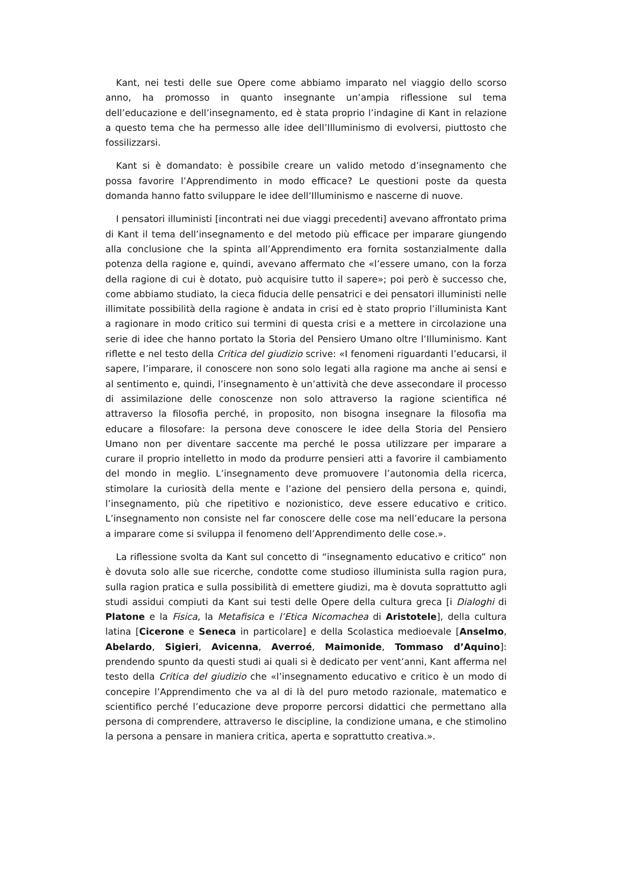Kant, nei testi delle sue Opere come abbiamo imparato nel viaggio dello scorso anno, ha promosso in quanto insegnante un’ampia riflessione sul tema dell’educazione e dell’insegnamento, ed è stata proprio l’indagine di Kant in relazione a questo tema che ha permesso alle idee dell’Illuminismo di evolversi, piuttosto che fossilizzarsi.
Kant si è domandato: è possibile creare un valido metodo d’insegnamento che possa favorire l’Apprendimento in modo efficace? Le questioni poste da questa domanda hanno fatto sviluppare le idee dell’Illuminismo e nascerne di nuove.
I pensatori illuministi [incontrati nei due viaggi precedenti] avevano affrontato prima di Kant il tema dell’insegnamento e del metodo più efficace per imparare giungendo alla conclusione che la spinta all’Apprendimento era fornita sostanzialmente dalla potenza della ragione e, quindi, avevano affermato che «l’essere umano, con la forza della ragione di cui è dotato, può acquisire tutto il sapere»; poi però è successo che, come abbiamo studiato, la cieca fiducia delle pensatrici e dei pensatori illuministi nelle illimitate possibilità della ragione è andata in crisi ed è stato proprio l’illuminista Kant a ragionare in modo critico sui termini di questa crisi e a mettere in circolazione una serie di idee che hanno portato la Storia del Pensiero Umano oltre l’Illuminismo. Kant riflette e nel testo della Critica del giudizio scrive: «I fenomeni riguardanti l’educarsi, il sapere, l’imparare, il conoscere non sono solo legati alla ragione ma anche ai sensi e al sentimento e, quindi, l’insegnamento è un’attività che deve assecondare il processo di assimilazione delle conoscenze non solo attraverso la ragione scientifica né attraverso la filosofia perché, in proposito, non bisogna insegnare la filosofia ma educare a filosofare: la persona deve conoscere le idee della Storia del Pensiero Umano non per diventare saccente ma perché le possa utilizzare per imparare a curare il proprio intelletto in modo da produrre pensieri atti a favorire il cambiamento del mondo in meglio. L’insegnamento deve promuovere l’autonomia della ricerca, stimolare la curiosità della mente e l’azione del pensiero della persona e, quindi, l’insegnamento, più che ripetitivo e nozionistico, deve essere educativo e critico. L’insegnamento non consiste nel far conoscere delle cose ma nell’educare la persona a imparare come si sviluppa il fenomeno dell’Apprendimento delle cose.».
La riflessione svolta da Kant sul concetto di “insegnamento educativo e critico” non è dovuta solo alle sue ricerche, condotte come studioso illuminista sulla ragion pura, sulla ragion pratica e sulla possibilità di emettere giudizi, ma è dovuta soprattutto agli studi assidui compiuti da Kant sui testi delle Opere della cultura greca [i Dialoghi di Platone e la Fisica, la Metafisica e l’Etica Nicomachea di Aristotele], della cultura latina [Cicerone e Seneca in particolare] e della Scolastica medioevale [Anselmo, Abelardo, Sigieri, Avicenna, Averroé, Maimonide, Tommaso d’Aquino]: prendendo spunto da questi studi ai quali si è dedicato per vent’anni, Kant afferma nel testo della Critica del giudizio che «l’insegnamento educativo e critico è un modo di concepire l’Apprendimento che va al di là del puro metodo razionale, matematico e scientifico perché l’educazione deve proporre percorsi didattici che permettano alla persona di comprendere, attraverso le discipline, la condizione umana, e che stimolino la persona a pensare in maniera critica, aperta e soprattutto creativa.».